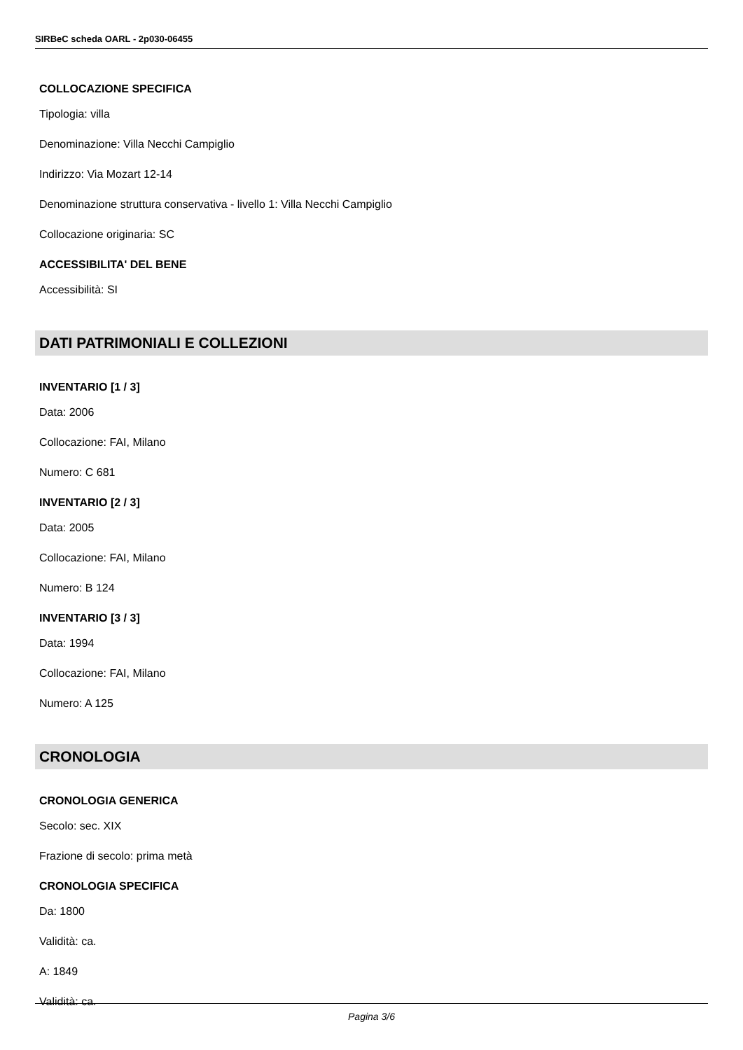SIRBeC scheda OARL - 2p030-06455
COLLOCAZIONE SPECIFICA
Tipologia: villa
Denominazione: Villa Necchi Campiglio
Indirizzo: Via Mozart 12-14
Denominazione struttura conservativa - livello 1: Villa Necchi Campiglio
Collocazione originaria: SC
ACCESSIBILITA' DEL BENE
Accessibilità: SI
DATI PATRIMONIALI E COLLEZIONI
INVENTARIO [1 / 3]
Data: 2006
Collocazione: FAI, Milano
Numero: C 681
INVENTARIO [2 / 3]
Data: 2005
Collocazione: FAI, Milano
Numero: B 124
INVENTARIO [3 / 3]
Data: 1994
Collocazione: FAI, Milano
Numero: A 125
CRONOLOGIA
CRONOLOGIA GENERICA
Secolo: sec. XIX
Frazione di secolo: prima metà
CRONOLOGIA SPECIFICA
Da: 1800
Validità: ca.
A: 1849
Validità: ca.
Pagina 3/6